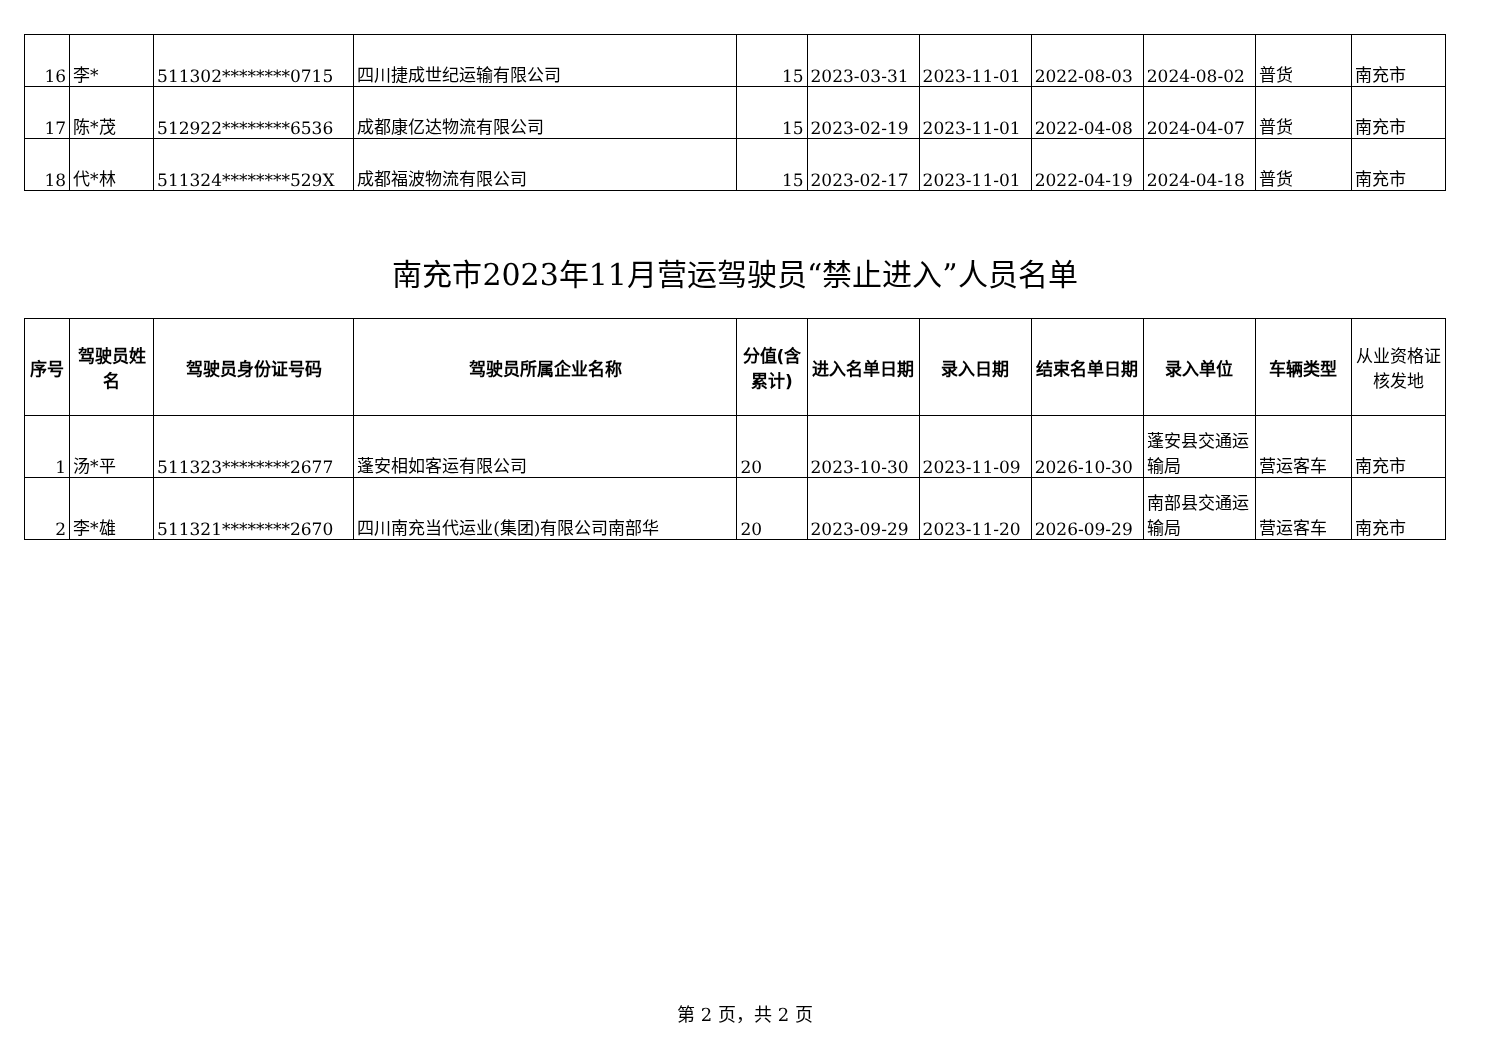| 16 | 李* | 511302********0715 | 四川捷成世纪运输有限公司 | 15 | 2023-03-31 | 2023-11-01 | 2022-08-03 | 2024-08-02 | 普货 | 南充市 |
| 17 | 陈*茂 | 512922********6536 | 成都康亿达物流有限公司 | 15 | 2023-02-19 | 2023-11-01 | 2022-04-08 | 2024-04-07 | 普货 | 南充市 |
| 18 | 代*林 | 511324********529X | 成都福波物流有限公司 | 15 | 2023-02-17 | 2023-11-01 | 2022-04-19 | 2024-04-18 | 普货 | 南充市 |
南充市2023年11月营运驾驶员“禁止进入”人员名单
| 序号 | 驾驶员姓名 | 驾驶员身份证号码 | 驾驶员所属企业名称 | 分值(含累计) | 进入名单日期 | 录入日期 | 结束名单日期 | 录入单位 | 车辆类型 | 从业资格证核发地 |
| --- | --- | --- | --- | --- | --- | --- | --- | --- | --- | --- |
| 1 | 汤*平 | 511323********2677 | 蓬安相如客运有限公司 | 20 | 2023-10-30 | 2023-11-09 | 2026-10-30 | 蓬安县交通运输局 | 营运客车 | 南充市 |
| 2 | 李*雄 | 511321********2670 | 四川南充当代运业(集团)有限公司南部华 | 20 | 2023-09-29 | 2023-11-20 | 2026-09-29 | 南部县交通运输局 | 营运客车 | 南充市 |
第 2 页，共 2 页